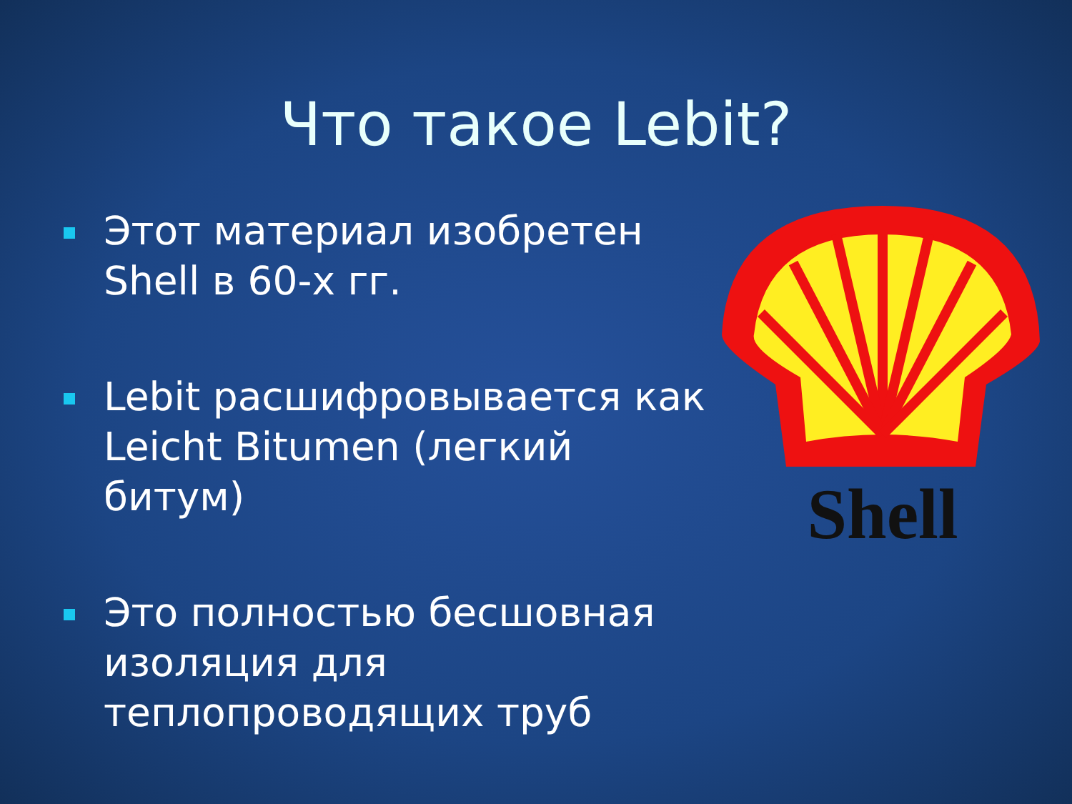Что такое Lebit?
Этот материал изобретен Shell в 60-х гг.
Lebit расшифровывается как Leicht Bitumen (легкий битум)
Это полностью бесшовная изоляция для теплопроводящих труб
Shell